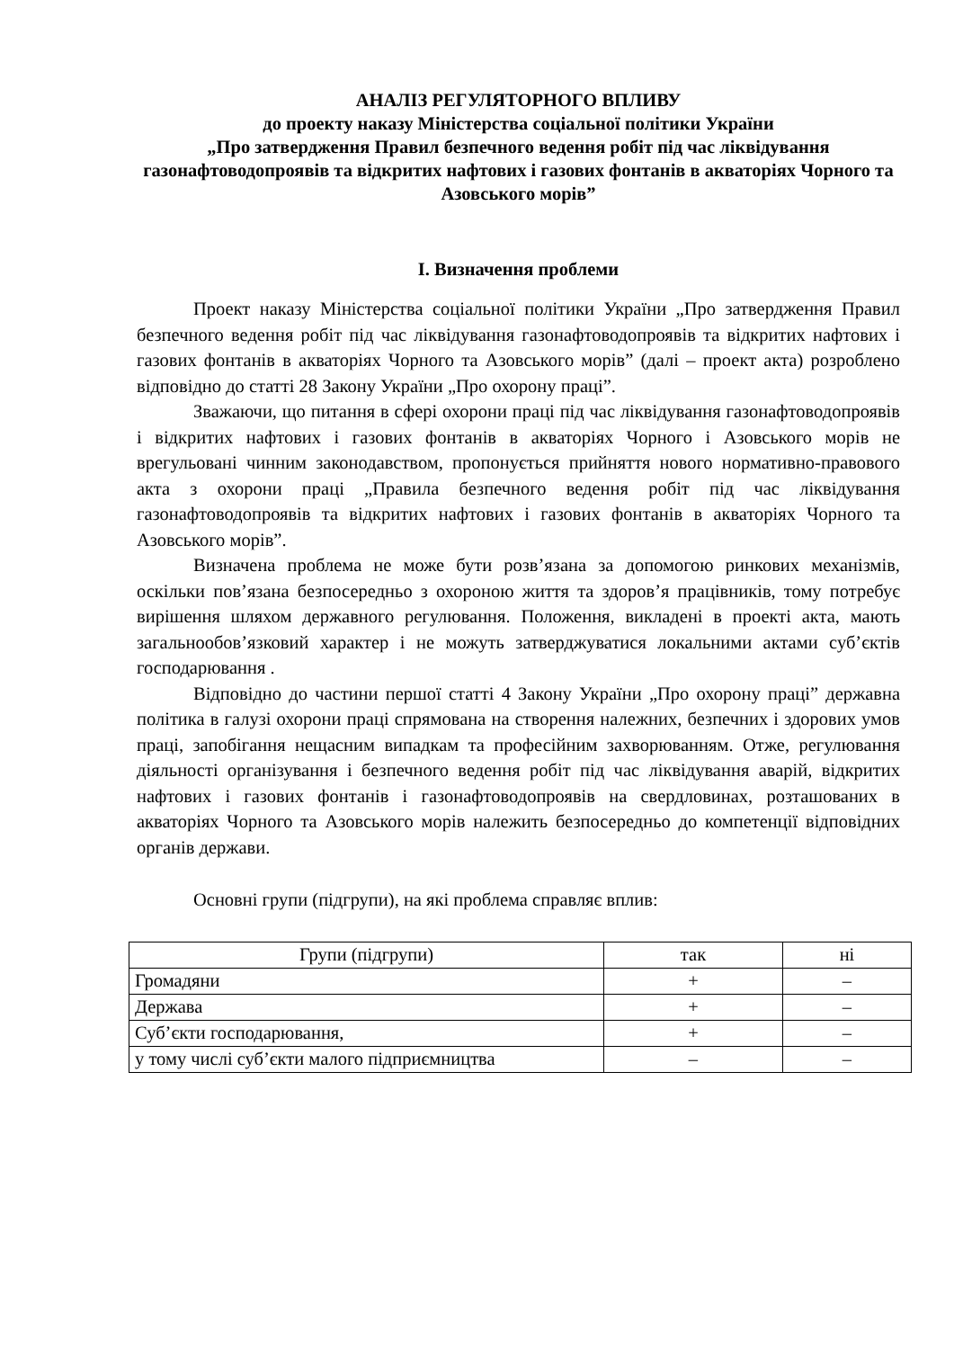АНАЛІЗ РЕГУЛЯТОРНОГО ВПЛИВУ
до проекту наказу Міністерства соціальної політики України
„Про затвердження Правил безпечного ведення робіт під час ліквідування газонафтоводопроявів та відкритих нафтових і газових фонтанів в акваторіях Чорного та Азовського морів”
І. Визначення проблеми
Проект наказу Міністерства соціальної політики України „Про затвердження Правил безпечного ведення робіт під час ліквідування газонафтоводопроявів та відкритих нафтових і газових фонтанів в акваторіях Чорного та Азовського морів” (далі – проект акта) розроблено відповідно до статті 28 Закону України „Про охорону праці”.
Зважаючи, що питання в сфері охорони праці під час ліквідування газонафтоводопроявів і відкритих нафтових і газових фонтанів в акваторіях Чорного і Азовського морів не врегульовані чинним законодавством, пропонується прийняття нового нормативно-правового акта з охорони праці „Правила безпечного ведення робіт під час ліквідування газонафтоводопроявів та відкритих нафтових і газових фонтанів в акваторіях Чорного та Азовського морів”.
Визначена проблема не може бути розв’язана за допомогою ринкових механізмів, оскільки пов’язана безпосередньо з охороною життя та здоров’я працівників, тому потребує вирішення шляхом державного регулювання. Положення, викладені в проекті акта, мають загальнообов’язковий характер і не можуть затверджуватися локальними актами суб’єктів господарювання .
Відповідно до частини першої статті 4 Закону України „Про охорону праці” державна політика в галузі охорони праці спрямована на створення належних, безпечних і здорових умов праці, запобігання нещасним випадкам та професійним захворюванням. Отже, регулювання діяльності організування і безпечного ведення робіт під час ліквідування аварій, відкритих нафтових і газових фонтанів і газонафтоводопроявів на свердловинах, розташованих в акваторіях Чорного та Азовського морів належить безпосередньо до компетенції відповідних органів держави.
Основні групи (підгрупи), на які проблема справляє вплив:
| Групи (підгрупи) | так | ні |
| --- | --- | --- |
| Громадяни | + | – |
| Держава | + | – |
| Суб’єкти господарювання, | + | – |
| у тому числі суб’єкти малого підприємництва | – | – |